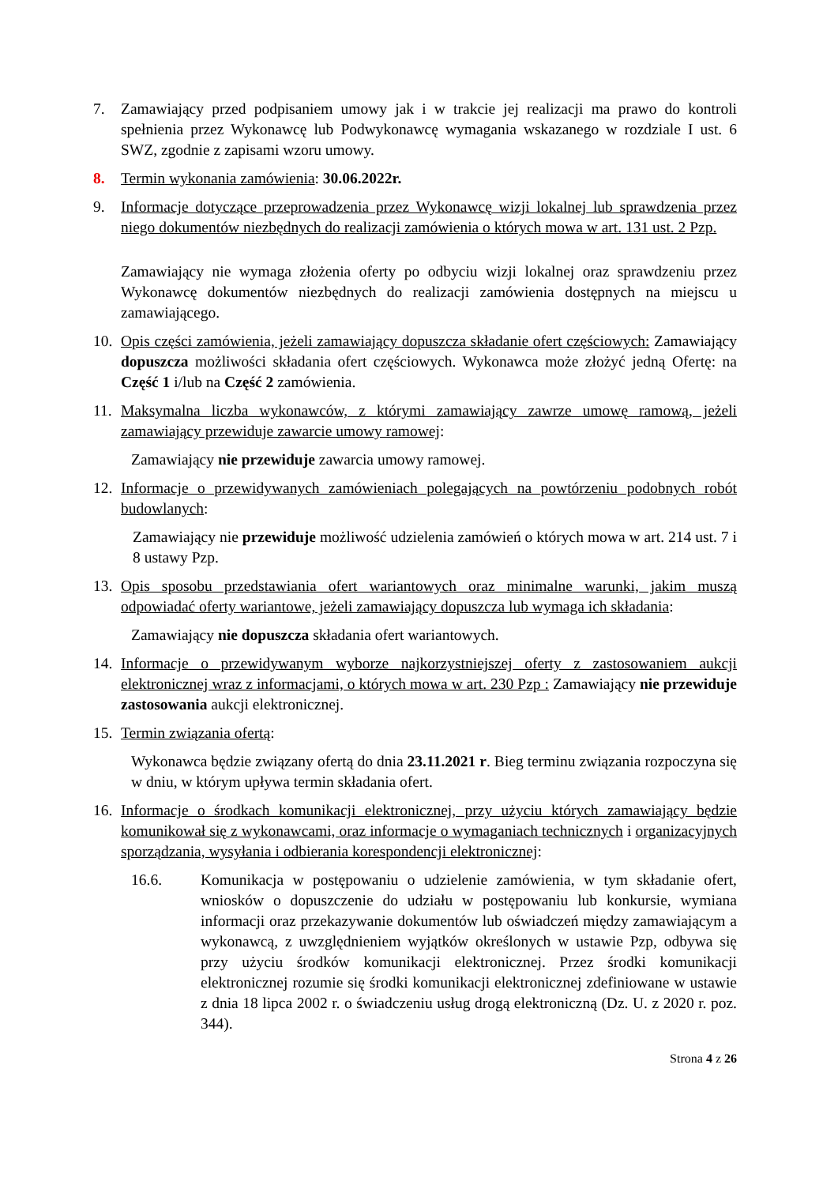7. Zamawiający przed podpisaniem umowy jak i w trakcie jej realizacji ma prawo do kontroli spełnienia przez Wykonawcę lub Podwykonawcę wymagania wskazanego w rozdziale I ust. 6 SWZ, zgodnie z zapisami wzoru umowy.
8. Termin wykonania zamówienia: 30.06.2022r.
9. Informacje dotyczące przeprowadzenia przez Wykonawcę wizji lokalnej lub sprawdzenia przez niego dokumentów niezbędnych do realizacji zamówienia o których mowa w art. 131 ust. 2 Pzp.
Zamawiający nie wymaga złożenia oferty po odbyciu wizji lokalnej oraz sprawdzeniu przez Wykonawcę dokumentów niezbędnych do realizacji zamówienia dostępnych na miejscu u zamawiającego.
10.
Opis części zamówienia, jeżeli zamawiający dopuszcza składanie ofert częściowych: Zamawiający dopuszcza możliwości składania ofert częściowych. Wykonawca może złożyć jedną Ofertę: na Część 1 i/lub na Część 2 zamówienia.
11.
Maksymalna liczba wykonawców, z którymi zamawiający zawrze umowę ramową, jeżeli zamawiający przewiduje zawarcie umowy ramowej:
Zamawiający nie przewiduje zawarcia umowy ramowej.
12.
Informacje o przewidywanych zamówieniach polegających na powtórzeniu podobnych robót budowlanych:
Zamawiający nie przewiduje możliwość udzielenia zamówień o których mowa w art. 214 ust. 7 i 8 ustawy Pzp.
13.
Opis sposobu przedstawiania ofert wariantowych oraz minimalne warunki, jakim muszą odpowiadać oferty wariantowe, jeżeli zamawiający dopuszcza lub wymaga ich składania:
Zamawiający nie dopuszcza składania ofert wariantowych.
14.
Informacje o przewidywanym wyborze najkorzystniejszej oferty z zastosowaniem aukcji elektronicznej wraz z informacjami, o których mowa w art. 230 Pzp : Zamawiający nie przewiduje zastosowania aukcji elektronicznej.
15.
Termin związania ofertą:
Wykonawca będzie związany ofertą do dnia 23.11.2021 r. Bieg terminu związania rozpoczyna się w dniu, w którym upływa termin składania ofert.
16.
Informacje o środkach komunikacji elektronicznej, przy użyciu których zamawiający będzie komunikował się z wykonawcami, oraz informacje o wymaganiach technicznych i organizacyjnych sporządzania, wysyłania i odbierania korespondencji elektronicznej:
16.6. Komunikacja w postępowaniu o udzielenie zamówienia, w tym składanie ofert, wniosków o dopuszczenie do udziału w postępowaniu lub konkursie, wymiana informacji oraz przekazywanie dokumentów lub oświadczeń między zamawiającym a wykonawcą, z uwzględnieniem wyjątków określonych w ustawie Pzp, odbywa się przy użyciu środków komunikacji elektronicznej. Przez środki komunikacji elektronicznej rozumie się środki komunikacji elektronicznej zdefiniowane w ustawie z dnia 18 lipca 2002 r. o świadczeniu usług drogą elektroniczną (Dz. U. z 2020 r. poz. 344).
Strona 4 z 26